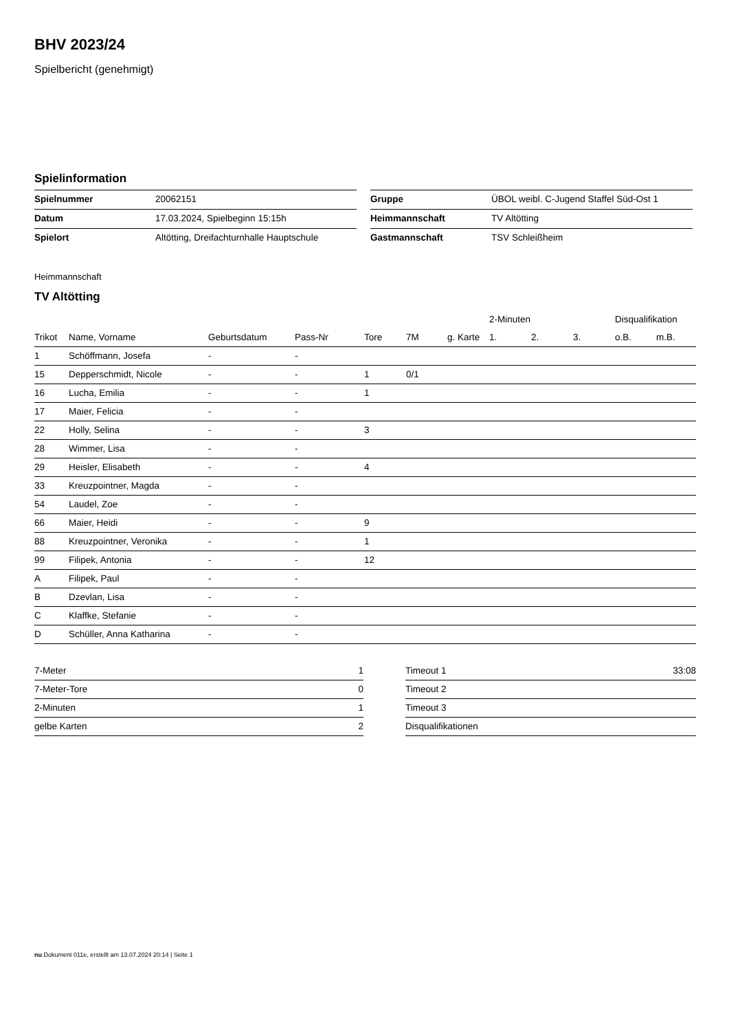BHV 2023/24
Spielbericht (genehmigt)
Spielinformation
| Spielnummer | 20062151 |
| Datum | 17.03.2024, Spielbeginn 15:15h |
| Spielort | Altötting, Dreifachturnhalle Hauptschule |
| Gruppe | ÜBOL weibl. C-Jugend Staffel Süd-Ost 1 |
| Heimmannschaft | TV Altötting |
| Gastmannschaft | TSV Schleißheim |
Heimmannschaft
TV Altötting
| | | | | | | | 2-Minuten | | | Disqualifikation | |
| --- | --- | --- | --- | --- | --- | --- | --- | --- | --- | --- | --- |
| Trikot | Name, Vorname | Geburtsdatum | Pass-Nr | Tore | 7M | g. Karte | 1. | 2. | 3. | o.B. | m.B. |
| 1 | Schöffmann, Josefa | - | - | | | | | | | | |
| 15 | Depperschmidt, Nicole | - | - | 1 | 0/1 | | | | | | |
| 16 | Lucha, Emilia | - | - | 1 | | | | | | | |
| 17 | Maier, Felicia | - | - | | | | | | | | |
| 22 | Holly, Selina | - | - | 3 | | | | | | | |
| 28 | Wimmer, Lisa | - | - | | | | | | | | |
| 29 | Heisler, Elisabeth | - | - | 4 | | | | | | | |
| 33 | Kreuzpointner, Magda | - | - | | | | | | | | |
| 54 | Laudel, Zoe | - | - | | | | | | | | |
| 66 | Maier, Heidi | - | - | 9 | | | | | | | |
| 88 | Kreuzpointner, Veronika | - | - | 1 | | | | | | | |
| 99 | Filipek, Antonia | - | - | 12 | | | | | | | |
| A | Filipek, Paul | - | - | | | | | | | | |
| B | Dzevlan, Lisa | - | - | | | | | | | | |
| C | Klaffke, Stefanie | - | - | | | | | | | | |
| D | Schüller, Anna Katharina | - | - | | | | | | | | |
| 7-Meter | 1 |
| 7-Meter-Tore | 0 |
| 2-Minuten | 1 |
| gelbe Karten | 2 |
| Timeout 1 | 33:08 |
| Timeout 2 | |
| Timeout 3 | |
| Disqualifikationen | |
nu.Dokument 011e, erstellt am 13.07.2024 20:14 | Seite 1